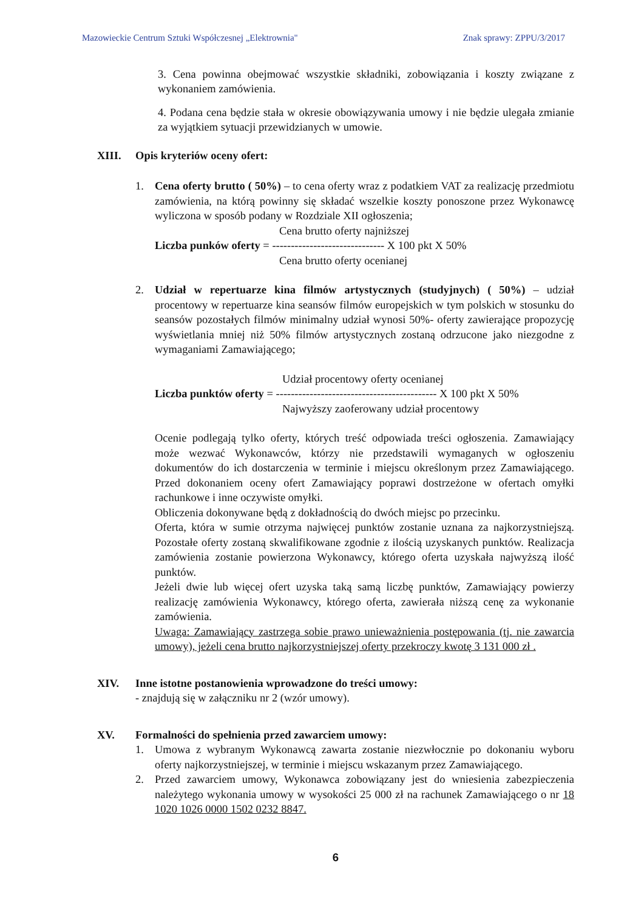Mazowieckie Centrum Sztuki Współczesnej „Elektrownia" Znak sprawy: ZPPU/3/2017
3. Cena powinna obejmować wszystkie składniki, zobowiązania i koszty związane z wykonaniem zamówienia.
4. Podana cena będzie stała w okresie obowiązywania umowy i nie będzie ulegała zmianie za wyjątkiem sytuacji przewidzianych w umowie.
XIII. Opis kryteriów oceny ofert:
1. Cena oferty brutto ( 50%) – to cena oferty wraz z podatkiem VAT za realizację przedmiotu zamówienia, na którą powinny się składać wszelkie koszty ponoszone przez Wykonawcę wyliczona w sposób podany w Rozdziale XII ogłoszenia;
Cena brutto oferty najniższej
Liczba punków oferty = ------------------------------ X 100 pkt X 50%
Cena brutto oferty ocenianej
2. Udział w repertuarze kina filmów artystycznych (studyjnych) ( 50%) – udział procentowy w repertuarze kina seansów filmów europejskich w tym polskich w stosunku do seansów pozostałych filmów minimalny udział wynosi 50%- oferty zawierające propozycję wyświetlania mniej niż 50% filmów artystycznych zostaną odrzucone jako niezgodne z wymaganiami Zamawiającego;
Udział procentowy oferty ocenianej
Liczba punktów oferty = ------------------------------------------- X 100 pkt X 50%
Najwyższy zaoferowany udział procentowy
Ocenie podlegają tylko oferty, których treść odpowiada treści ogłoszenia. Zamawiający może wezwać Wykonawców, którzy nie przedstawili wymaganych w ogłoszeniu dokumentów do ich dostarczenia w terminie i miejscu określonym przez Zamawiającego. Przed dokonaniem oceny ofert Zamawiający poprawi dostrzeżone w ofertach omyłki rachunkowe i inne oczywiste omyłki.
Obliczenia dokonywane będą z dokładnością do dwóch miejsc po przecinku.
Oferta, która w sumie otrzyma najwięcej punktów zostanie uznana za najkorzystniejszą. Pozostałe oferty zostaną skwalifikowane zgodnie z ilością uzyskanych punktów. Realizacja zamówienia zostanie powierzona Wykonawcy, którego oferta uzyskała najwyższą ilość punktów.
Jeżeli dwie lub więcej ofert uzyska taką samą liczbę punktów, Zamawiający powierzy realizację zamówienia Wykonawcy, którego oferta, zawierała niższą cenę za wykonanie zamówienia.
Uwaga: Zamawiający zastrzega sobie prawo unieważnienia postępowania (tj. nie zawarcia umowy), jeżeli cena brutto najkorzystniejszej oferty przekroczy kwotę 3 131 000 zł .
XIV. Inne istotne postanowienia wprowadzone do treści umowy:
- znajdują się w załączniku nr 2 (wzór umowy).
XV. Formalności do spełnienia przed zawarciem umowy:
1. Umowa z wybranym Wykonawcą zawarta zostanie niezwłocznie po dokonaniu wyboru oferty najkorzystniejszej, w terminie i miejscu wskazanym przez Zamawiającego.
2. Przed zawarciem umowy, Wykonawca zobowiązany jest do wniesienia zabezpieczenia należytego wykonania umowy w wysokości 25 000 zł na rachunek Zamawiającego o nr 18 1020 1026 0000 1502 0232 8847.
6